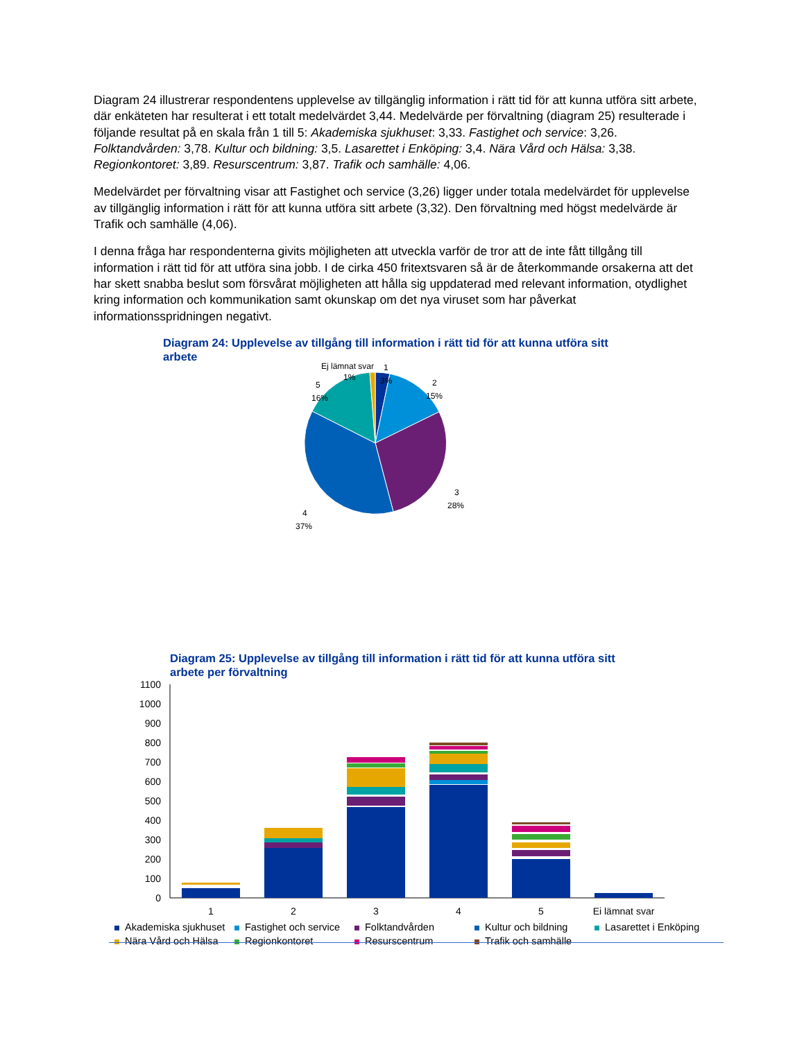Diagram 24 illustrerar respondentens upplevelse av tillgänglig information i rätt tid för att kunna utföra sitt arbete, där enkäteten har resulterat i ett totalt medelvärdet 3,44. Medelvärde per förvaltning (diagram 25) resulterade i följande resultat på en skala från 1 till 5: Akademiska sjukhuset: 3,33. Fastighet och service: 3,26. Folktandvården: 3,78. Kultur och bildning: 3,5. Lasarettet i Enköping: 3,4. Nära Vård och Hälsa: 3,38. Regionkontoret: 3,89. Resurscentrum: 3,87. Trafik och samhälle: 4,06.
Medelvärdet per förvaltning visar att Fastighet och service (3,26) ligger under totala medelvärdet för upplevelse av tillgänglig information i rätt för att kunna utföra sitt arbete (3,32). Den förvaltning med högst medelvärde är Trafik och samhälle (4,06).
I denna fråga har respondenterna givits möjligheten att utveckla varför de tror att de inte fått tillgång till information i rätt tid för att utföra sina jobb. I de cirka 450 fritextsvaren så är de återkommande orsakerna att det har skett snabba beslut som försvårat möjligheten att hålla sig uppdaterad med relevant information, otydlighet kring information och kommunikation samt okunskap om det nya viruset som har påverkat informationsspridningen negativt.
Diagram 24: Upplevelse av tillgång till information i rätt tid för att kunna utföra sitt arbete
Ej lämnat svar
1%
1
3%
2
15%
5
16%
3
28%
4
37%
Diagram 25: Upplevelse av tillgång till information i rätt tid för att kunna utföra sitt arbete per förvaltning
1100
1000
900
800
700
600
500
400
300
200
100
0
1
2
3
4
5
Ej lämnat svar
Akademiska sjukhuset Fastighet och service Folktandvården Kultur och bildning Lasarettet i Enköping Nära Vård och Hälsa Regionkontoret Resurscentrum Trafik och samhälle